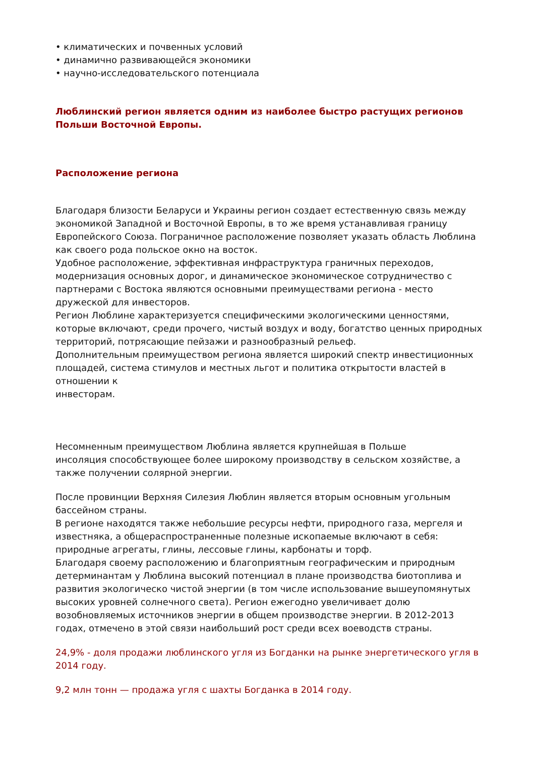• климатических и почвенных условий
• динамично развивающейся экономики
• научно-исследовательского потенциала
Люблинский регион является одним из наиболее быстро растущих регионов Польши Восточной Европы.
Расположение региона
Благодаря близости Беларуси и Украины регион создает естественную связь между экономикой Западной и Восточной Европы, в то же время устанавливая границу Европейского Союза. Пограничное расположение позволяет указать область Люблина как своего рода польское окно на восток.
Удобное расположение, эффективная инфраструктура граничных переходов, модернизация основных дорог, и динамическое экономическое сотрудничество с партнерами с Востока являются основными преимуществами региона - место дружеской для инвесторов.
Регион Люблине характеризуется специфическими экологическими ценностями, которые включают, среди прочего, чистый воздух и воду, богатство ценных природных территорий, потрясающие пейзажи и разнообразный рельеф.
Дополнительным преимуществом региона является широкий спектр инвестиционных площадей, система стимулов и местных льгот и политика открытости властей в отношении к
инвесторам.
Несомненным преимуществом Люблина является крупнейшая в Польше
инсоляция способствующее более широкому производству в сельском хозяйстве, а также получении солярной энергии.
После провинции Верхняя Силезия Люблин является вторым основным угольным бассейном страны.
В регионе находятся также небольшие ресурсы нефти, природного газа, мергеля и известняка, а общераспространенные полезные ископаемые включают в себя: природные агрегаты, глины, лессовые глины, карбонаты и торф.
Благодаря своему расположению и благоприятным географическим и природным детерминантам у Люблина высокий потенциал в плане производства биотоплива и развития экологическо чистой энергии (в том числе использование вышеупомянутых высоких уровней солнечного света). Регион ежегодно увеличивает долю возобновляемых источников энергии в общем производстве энергии. В 2012-2013 годах, отмечено в этой связи наибольший рост среди всех воеводств страны.
24,9% - доля продажи люблинского угля из Богданки на рынке энергетического угля в 2014 году.
9,2 млн тонн — продажа угля с шахты Богданка в 2014 году.